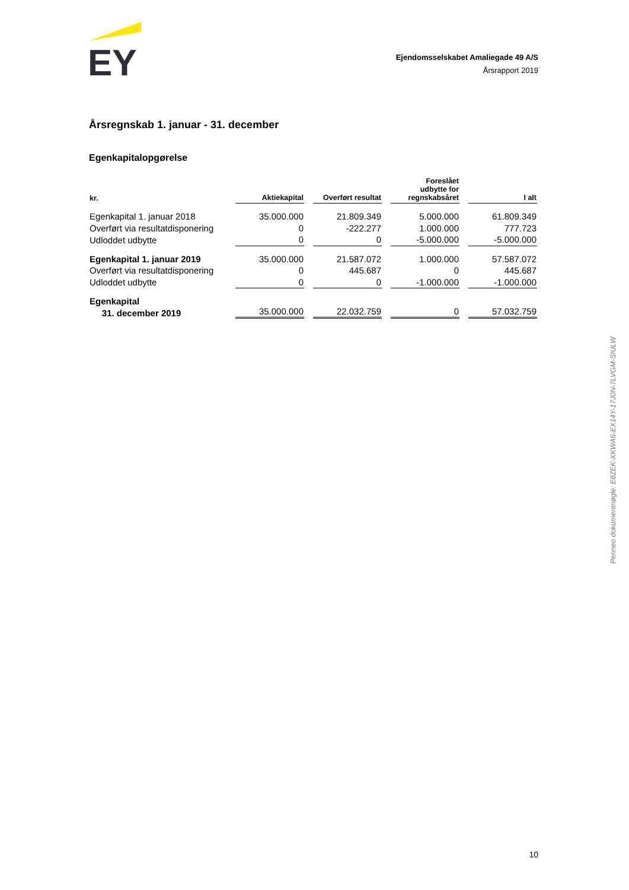EY
Ejendomsselskabet Amaliegade 49 A/S
Årsrapport 2019
Årsregnskab 1. januar - 31. december
Egenkapitalopgørelse
| kr. | Aktiekapital | Overført resultat | Foreslået udbytte for regnskabsåret | I alt |
| --- | --- | --- | --- | --- |
| Egenkapital 1. januar 2018 | 35.000.000 | 21.809.349 | 5.000.000 | 61.809.349 |
| Overført via resultatdisponering | 0 | -222.277 | 1.000.000 | 777.723 |
| Udloddet udbytte | 0 | 0 | -5.000.000 | -5.000.000 |
| Egenkapital 1. januar 2019 | 35.000.000 | 21.587.072 | 1.000.000 | 57.587.072 |
| Overført via resultatdisponering | 0 | 445.687 | 0 | 445.687 |
| Udloddet udbytte | 0 | 0 | -1.000.000 | -1.000.000 |
| Egenkapital 31. december 2019 | 35.000.000 | 22.032.759 | 0 | 57.032.759 |
Penneo dokumentnøgle: E8ZEK-XKWA6-EX14Y-17J0N-7LVGM-SIULW
10